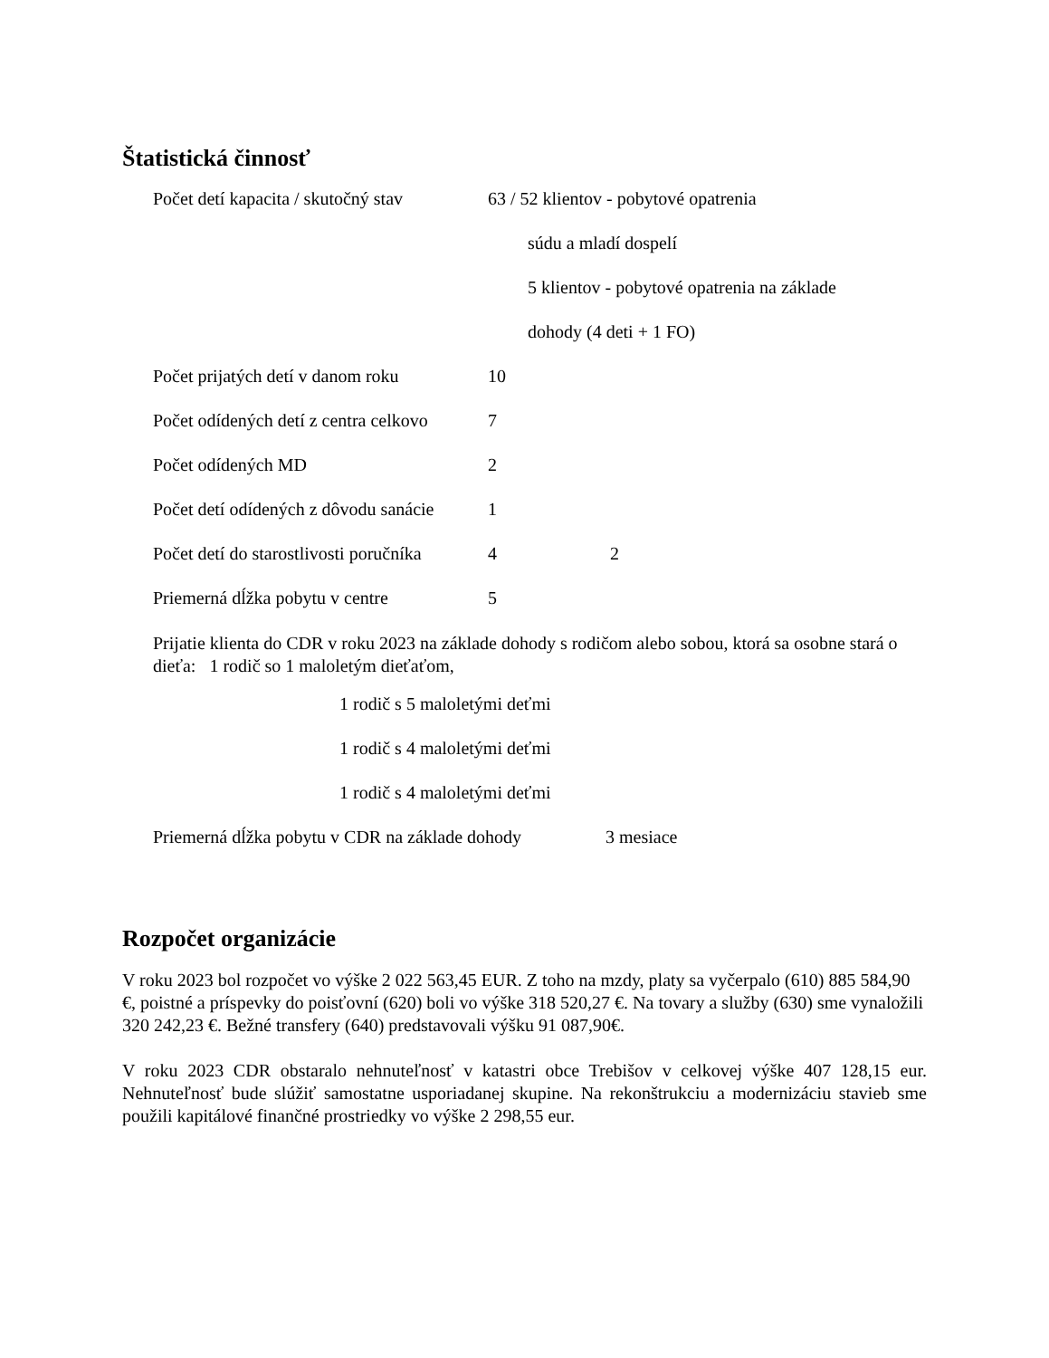Štatistická činnosť
Počet detí kapacita / skutočný stav 63 / 52 klientov - pobytové opatrenia
súdu a mladí dospelí
5 klientov - pobytové opatrenia na základe
dohody (4 deti + 1 FO)
Počet prijatých detí v danom roku 10
Počet odídených detí z centra celkovo 7
Počet odídených MD 2
Počet detí odídených z dôvodu sanácie 1
Počet detí do starostlivosti poručníka 4 2
Priemerná dĺžka pobytu v centre 5
Prijatie klienta do CDR v roku 2023 na základe dohody s rodičom alebo sobou, ktorá sa osobne stará o dieťa: 1 rodič so 1 maloletým dieťaťom,
1 rodič s 5 maloletými deťmi
1 rodič s 4 maloletými deťmi
1 rodič s 4 maloletými deťmi
Priemerná dĺžka pobytu v CDR na základe dohody 3 mesiace
Rozpočet organizácie
V roku 2023 bol rozpočet vo výške 2 022 563,45 EUR. Z toho na mzdy, platy sa vyčerpalo (610) 885 584,90 €, poistné a príspevky do poisťovní (620) boli vo výške 318 520,27 €. Na tovary a služby (630) sme vynaložili 320 242,23 €. Bežné transfery (640) predstavovali výšku 91 087,90€.
V roku 2023 CDR obstaralo nehnuteľnosť v katastri obce Trebišov v celkovej výške 407 128,15 eur. Nehnuteľnosť bude slúžiť samostatne usporiadanej skupine. Na rekonštrukciu a modernizáciu stavieb sme použili kapitálové finančné prostriedky vo výške 2 298,55 eur.